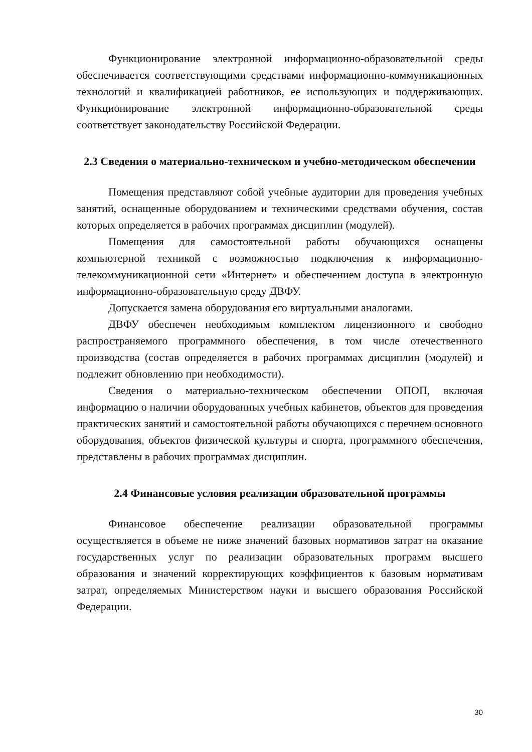Функционирование электронной информационно-образовательной среды обеспечивается соответствующими средствами информационно-коммуникационных технологий и квалификацией работников, ее использующих и поддерживающих. Функционирование электронной информационно-образовательной среды соответствует законодательству Российской Федерации.
2.3 Сведения о материально-техническом и учебно-методическом обеспечении
Помещения представляют собой учебные аудитории для проведения учебных занятий, оснащенные оборудованием и техническими средствами обучения, состав которых определяется в рабочих программах дисциплин (модулей).
Помещения для самостоятельной работы обучающихся оснащены компьютерной техникой с возможностью подключения к информационно-телекоммуникационной сети «Интернет» и обеспечением доступа в электронную информационно-образовательную среду ДВФУ.
Допускается замена оборудования его виртуальными аналогами.
ДВФУ обеспечен необходимым комплектом лицензионного и свободно распространяемого программного обеспечения, в том числе отечественного производства (состав определяется в рабочих программах дисциплин (модулей) и подлежит обновлению при необходимости).
Сведения о материально-техническом обеспечении ОПОП, включая информацию о наличии оборудованных учебных кабинетов, объектов для проведения практических занятий и самостоятельной работы обучающихся с перечнем основного оборудования, объектов физической культуры и спорта, программного обеспечения, представлены в рабочих программах дисциплин.
2.4 Финансовые условия реализации образовательной программы
Финансовое обеспечение реализации образовательной программы осуществляется в объеме не ниже значений базовых нормативов затрат на оказание государственных услуг по реализации образовательных программ высшего образования и значений корректирующих коэффициентов к базовым нормативам затрат, определяемых Министерством науки и высшего образования Российской Федерации.
30